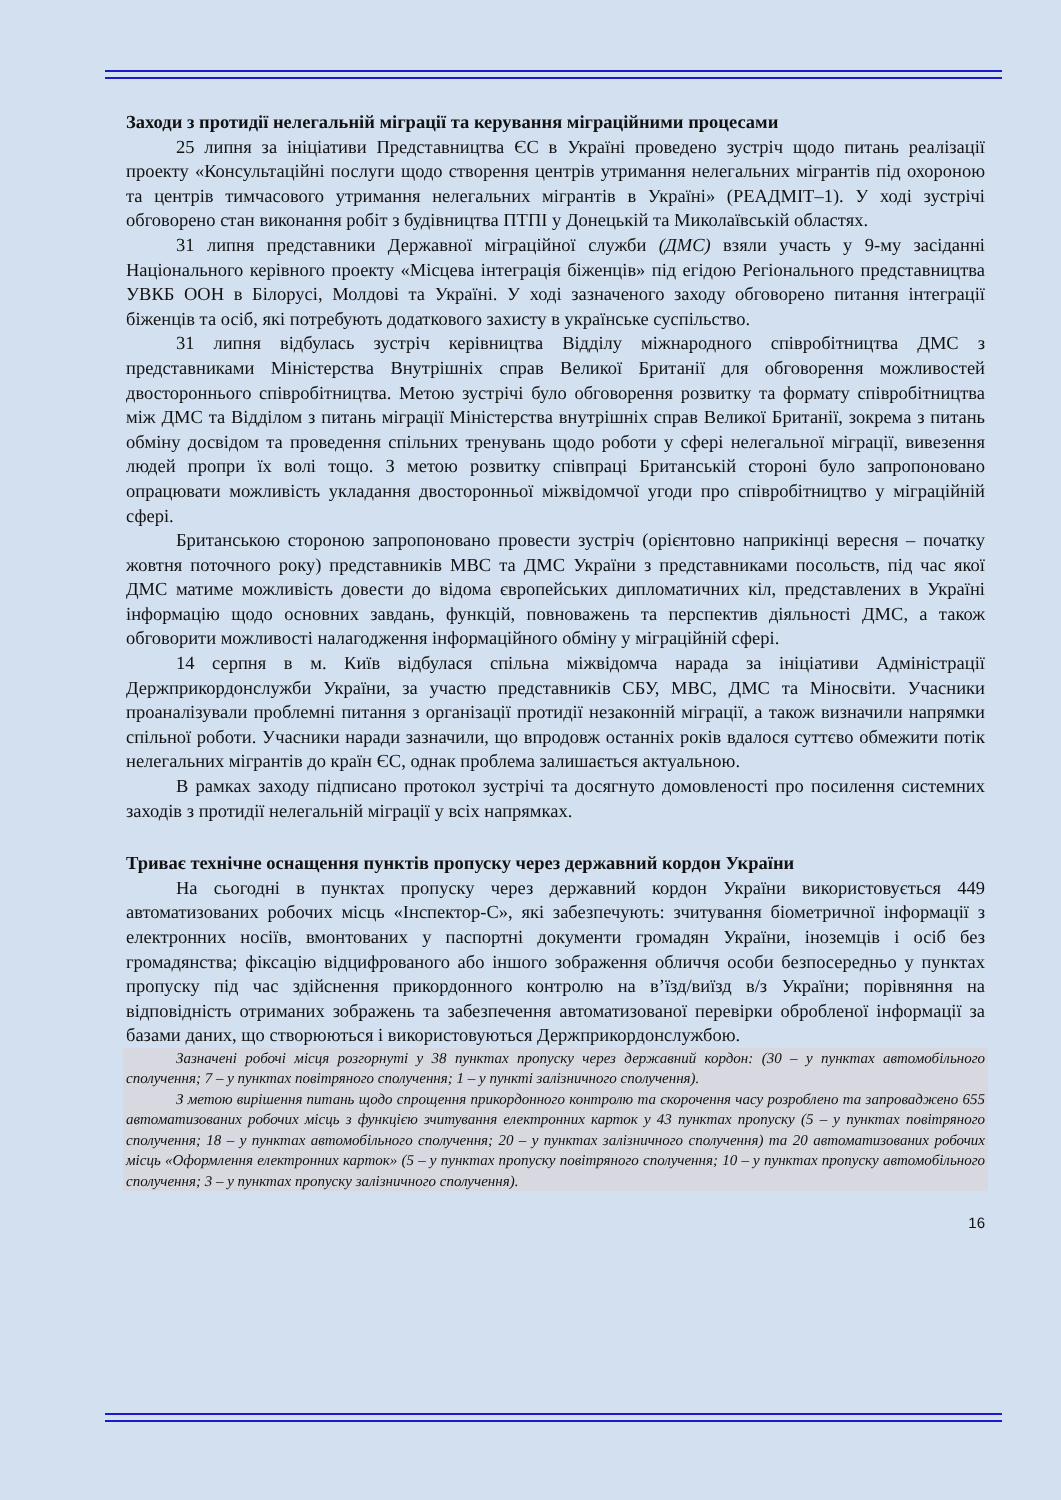Заходи з протидії нелегальній міграції та керування міграційними процесами
25 липня за ініціативи Представництва ЄС в Україні проведено зустріч щодо питань реалізації проекту «Консультаційні послуги щодо створення центрів утримання нелегальних мігрантів під охороною та центрів тимчасового утримання нелегальних мігрантів в Україні» (РЕАДМІТ–1). У ході зустрічі обговорено стан виконання робіт з будівництва ПТПІ у Донецькій та Миколаївській областях.
31 липня представники Державної міграційної служби (ДМС) взяли участь у 9-му засіданні Національного керівного проекту «Місцева інтеграція біженців» під егідою Регіонального представництва УВКБ ООН в Білорусі, Молдові та Україні. У ході зазначеного заходу обговорено питання інтеграції біженців та осіб, які потребують додаткового захисту в українське суспільство.
31 липня відбулась зустріч керівництва Відділу міжнародного співробітництва ДМС з представниками Міністерства Внутрішніх справ Великої Британії для обговорення можливостей двостороннього співробітництва. Метою зустрічі було обговорення розвитку та формату співробітництва між ДМС та Відділом з питань міграції Міністерства внутрішніх справ Великої Британії, зокрема з питань обміну досвідом та проведення спільних тренувань щодо роботи у сфері нелегальної міграції, вивезення людей пропри їх волі тощо. З метою розвитку співпраці Британській стороні було запропоновано опрацювати можливість укладання двосторонньої міжвідомчої угоди про співробітництво у міграційній сфері.
Британською стороною запропоновано провести зустріч (орієнтовно наприкінці вересня – початку жовтня поточного року) представників МВС та ДМС України з представниками посольств, під час якої ДМС матиме можливість довести до відома європейських дипломатичних кіл, представлених в Україні інформацію щодо основних завдань, функцій, повноважень та перспектив діяльності ДМС, а також обговорити можливості налагодження інформаційного обміну у міграційній сфері.
14 серпня в м. Київ відбулася спільна міжвідомча нарада за ініціативи Адміністрації Держприкордонслужби України, за участю представників СБУ, МВС, ДМС та Міносвіти. Учасники проаналізували проблемні питання з організації протидії незаконній міграції, а також визначили напрямки спільної роботи. Учасники наради зазначили, що впродовж останніх років вдалося суттєво обмежити потік нелегальних мігрантів до країн ЄС, однак проблема залишається актуальною.
В рамках заходу підписано протокол зустрічі та досягнуто домовленості про посилення системних заходів з протидії нелегальній міграції у всіх напрямках.
Триває технічне оснащення пунктів пропуску через державний кордон України
На сьогодні в пунктах пропуску через державний кордон України використовується 449 автоматизованих робочих місць «Інспектор-С», які забезпечують: зчитування біометричної інформації з електронних носіїв, вмонтованих у паспортні документи громадян України, іноземців і осіб без громадянства; фіксацію відцифрованого або іншого зображення обличчя особи безпосередньо у пунктах пропуску під час здійснення прикордонного контролю на в’їзд/виїзд в/з України; порівняння на відповідність отриманих зображень та забезпечення автоматизованої перевірки обробленої інформації за базами даних, що створюються і використовуються Держприкордонслужбою.
Зазначені робочі місця розгорнуті у 38 пунктах пропуску через державний кордон: (30 – у пунктах автомобільного сполучення; 7 – у пунктах повітряного сполучення; 1 – у пункті залізничного сполучення).
З метою вирішення питань щодо спрощення прикордонного контролю та скорочення часу розроблено та запроваджено 655 автоматизованих робочих місць з функцією зчитування електронних карток у 43 пунктах пропуску (5 – у пунктах повітряного сполучення; 18 – у пунктах автомобільного сполучення; 20 – у пунктах залізничного сполучення) та 20 автоматизованих робочих місць «Оформлення електронних карток» (5 – у пунктах пропуску повітряного сполучення; 10 – у пунктах пропуску автомобільного сполучення; 3 – у пунктах пропуску залізничного сполучення).
16